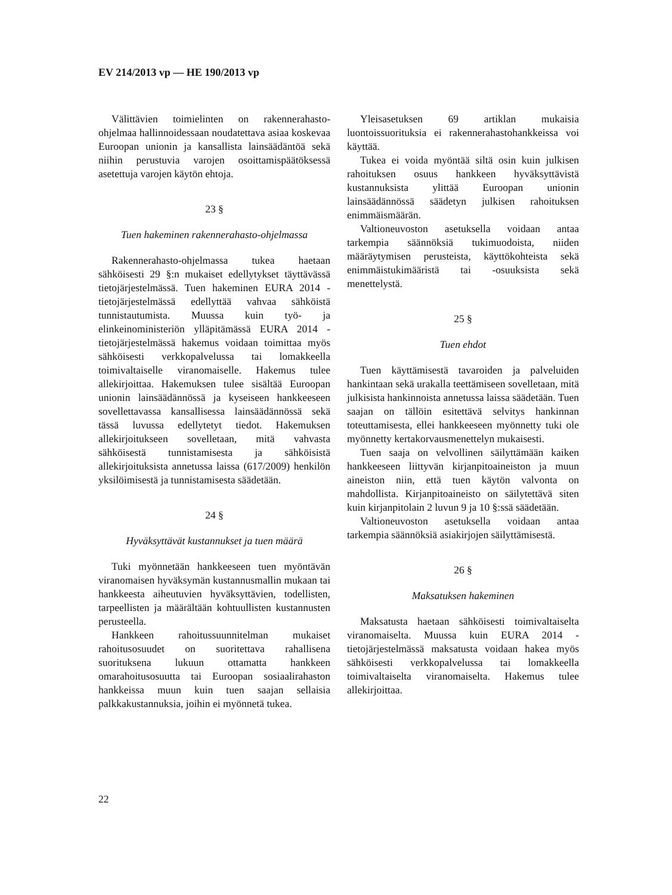EV 214/2013 vp — HE 190/2013 vp
Välittävien toimielinten on rakennerahasto-ohjelmaa hallinnoidessaan noudatettava asiaa koskevaa Euroopan unionin ja kansallista lainsäädäntöä sekä niihin perustuvia varojen osoittamispäätöksessä asetettuja varojen käytön ehtoja.
23 §
Tuen hakeminen rakennerahasto-ohjelmassa
Rakennerahasto-ohjelmassa tukea haetaan sähköisesti 29 §:n mukaiset edellytykset täyttävässä tietojärjestelmässä. Tuen hakeminen EURA 2014 -tietojärjestelmässä edellyttää vahvaa sähköistä tunnistautumista. Muussa kuin työ- ja elinkeinoministeriön ylläpitämässä EURA 2014 -tietojärjestelmässä hakemus voidaan toimittaa myös sähköisesti verkkopalvelussa tai lomakkeella toimivaltaiselle viranomaiselle. Hakemus tulee allekirjoittaa. Hakemuksen tulee sisältää Euroopan unionin lainsäädännössä ja kyseiseen hankkeeseen sovellettavassa kansallisessa lainsäädännössä sekä tässä luvussa edellytetyt tiedot. Hakemuksen allekirjoitukseen sovelletaan, mitä vahvasta sähköisestä tunnistamisesta ja sähköisistä allekirjoituksista annetussa laissa (617/2009) henkilön yksilöimisestä ja tunnistamisesta säädetään.
24 §
Hyväksyttävät kustannukset ja tuen määrä
Tuki myönnetään hankkeeseen tuen myöntävän viranomaisen hyväksymän kustannusmallin mukaan tai hankkeesta aiheutuvien hyväksyttävien, todellisten, tarpeellisten ja määrältään kohtuullisten kustannusten perusteella.
Hankkeen rahoitussuunnitelman mukaiset rahoitusosuudet on suoritettava rahallisena suorituksena lukuun ottamatta hankkeen omarahoitusosuutta tai Euroopan sosiaalirahaston hankkeissa muun kuin tuen saajan sellaisia palkkakustannuksia, joihin ei myönnetä tukea.
Yleisasetuksen 69 artiklan mukaisia luontoissuorituksia ei rakennerahastohankkeissa voi käyttää.
Tukea ei voida myöntää siltä osin kuin julkisen rahoituksen osuus hankkeen hyväksyttävistä kustannuksista ylittää Euroopan unionin lainsäädännössä säädetyn julkisen rahoituksen enimmäismäärän.
Valtioneuvoston asetuksella voidaan antaa tarkempia säännöksiä tukimuodoista, niiden määräytymisen perusteista, käyttökohteista sekä enimmäistukimääristä tai -osuuksista sekä menettelystä.
25 §
Tuen ehdot
Tuen käyttämisestä tavaroiden ja palveluiden hankintaan sekä urakalla teettämiseen sovelletaan, mitä julkisista hankinnoista annetussa laissa säädetään. Tuen saajan on tällöin esitettävä selvitys hankinnan toteuttamisesta, ellei hankkeeseen myönnetty tuki ole myönnetty kertakorvausmenettelyn mukaisesti.
Tuen saaja on velvollinen säilyttämään kaiken hankkeeseen liittyvän kirjanpitoaineiston ja muun aineiston niin, että tuen käytön valvonta on mahdollista. Kirjanpitoaineisto on säilytettävä siten kuin kirjanpitolain 2 luvun 9 ja 10 §:ssä säädetään.
Valtioneuvoston asetuksella voidaan antaa tarkempia säännöksiä asiakirjojen säilyttämisestä.
26 §
Maksatuksen hakeminen
Maksatusta haetaan sähköisesti toimivaltaiselta viranomaiselta. Muussa kuin EURA 2014 -tietojärjestelmässä maksatusta voidaan hakea myös sähköisesti verkkopalvelussa tai lomakkeella toimivaltaiselta viranomaiselta. Hakemus tulee allekirjoittaa.
22